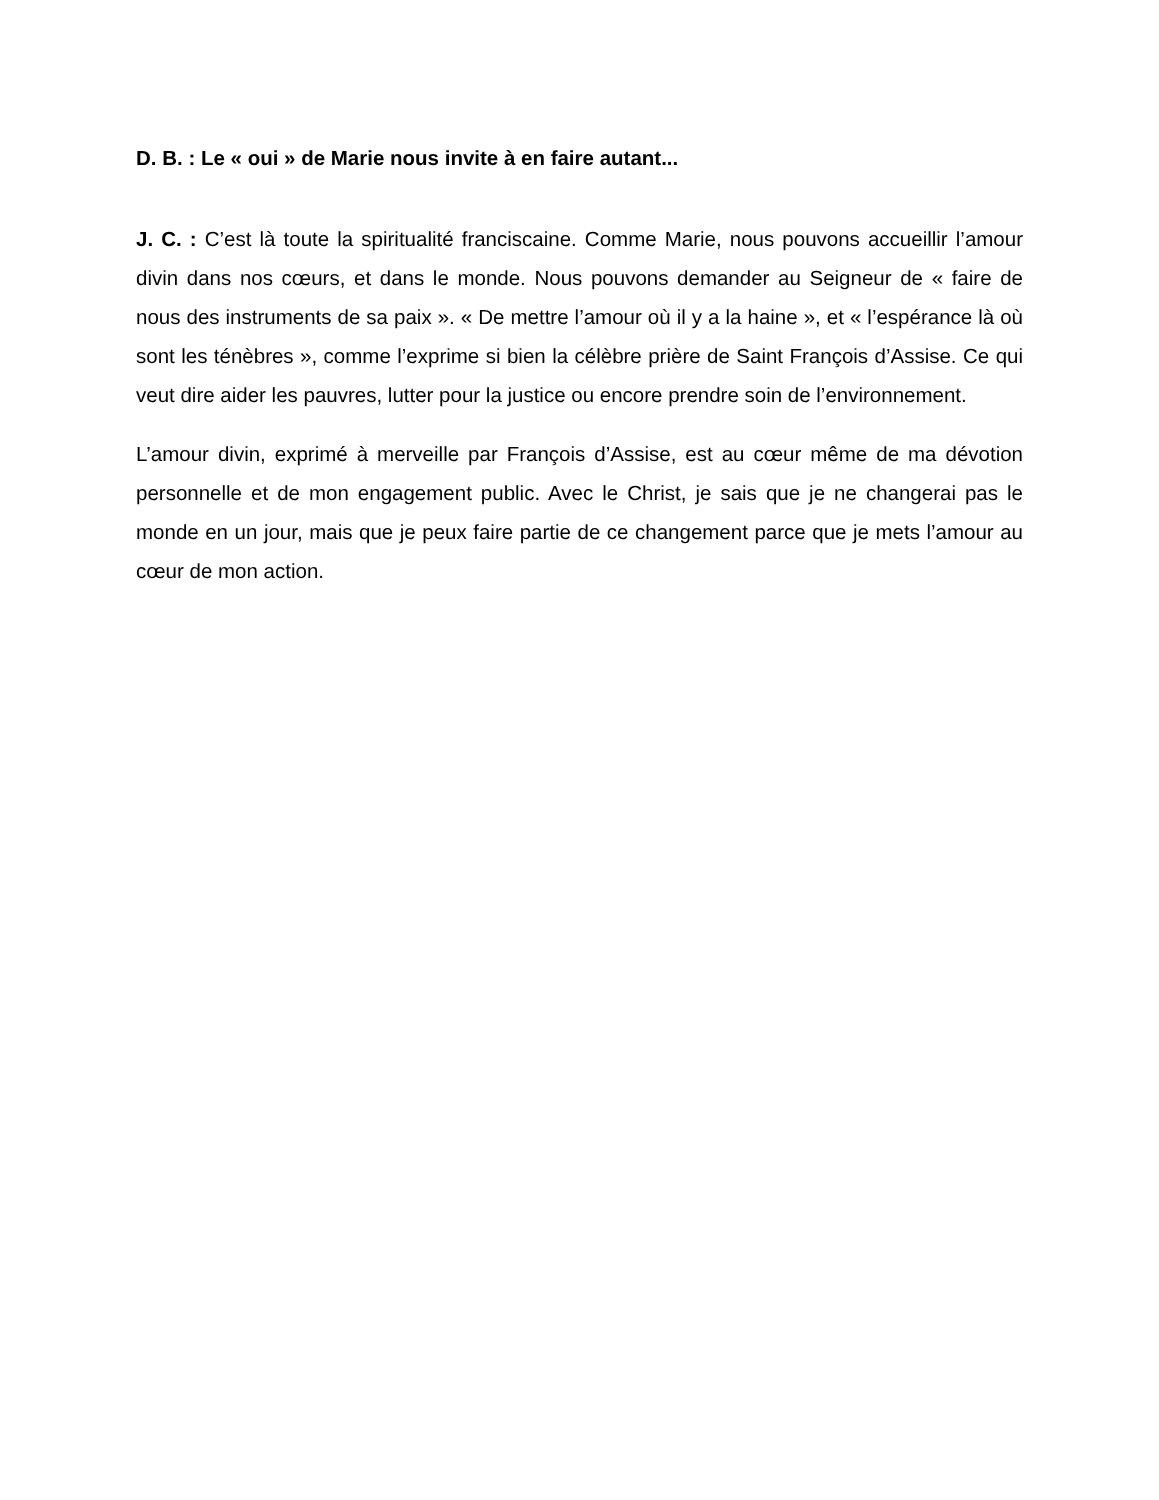D. B. : Le « oui » de Marie nous invite à en faire autant...
J. C. : C’est là toute la spiritualité franciscaine. Comme Marie, nous pouvons accueillir l’amour divin dans nos cœurs, et dans le monde. Nous pouvons demander au Seigneur de « faire de nous des instruments de sa paix ». « De mettre l’amour où il y a la haine », et « l’espérance là où sont les ténèbres », comme l’exprime si bien la célèbre prière de Saint François d’Assise. Ce qui veut dire aider les pauvres, lutter pour la justice ou encore prendre soin de l’environnement.
L’amour divin, exprimé à merveille par François d’Assise, est au cœur même de ma dévotion personnelle et de mon engagement public. Avec le Christ, je sais que je ne changerai pas le monde en un jour, mais que je peux faire partie de ce changement parce que je mets l’amour au cœur de mon action.